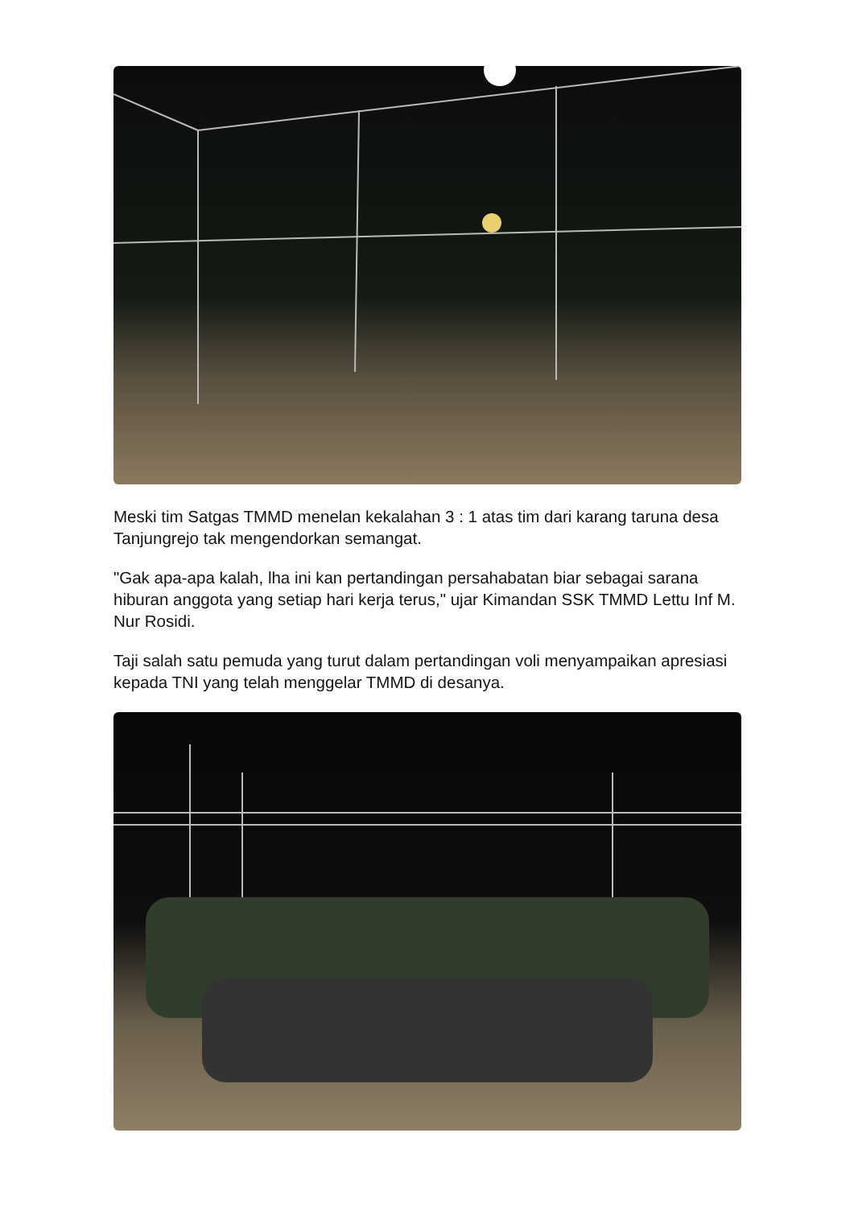Meski tim Satgas TMMD menelan kekalahan 3 : 1 atas tim dari karang taruna desa Tanjungrejo tak mengendorkan semangat.
"Gak apa-apa kalah, lha ini kan pertandingan persahabatan biar sebagai sarana hiburan anggota yang setiap hari kerja terus," ujar Kimandan SSK TMMD Lettu Inf M. Nur Rosidi.
Taji salah satu pemuda yang turut dalam pertandingan voli menyampaikan apresiasi kepada TNI yang telah menggelar TMMD di desanya.